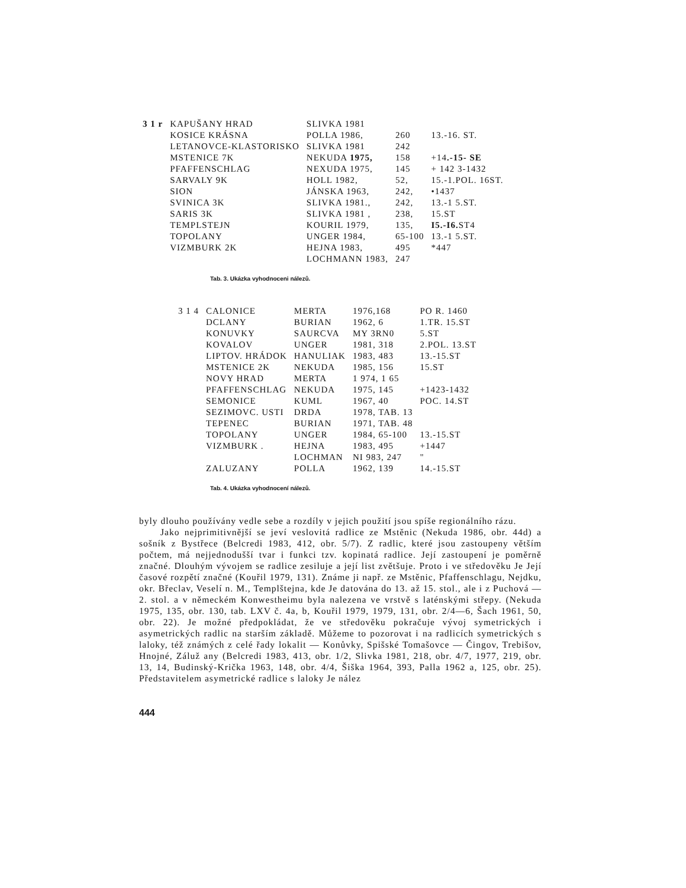| 3 1 r | KAPUŠANY HRAD | SLIVKA 1981 | | |
| | KOSICE KRÁSNA | POLLA 1986, | 260 | 13.-16. ST. |
| | LETANOVCE-KLASTORISKO | SLIVKA 1981 | 242 | |
| | MSTENICE 7K | NEKUDA 1975, | 158 | +14 .-15- SE |
| | PFAFFENSCHLAG | NEXUDA 1975, | 145 | + 142 3-1432 |
| | SARVALY 9K | HOLL 1982, | 52, | 15.-1.POL. 16ST. |
| | SION | JÁNSKA 1963, | 242, | •1437 |
| | SVINICA 3K | SLIVKA 1981., | 242, | 13.-1 5.ST. |
| | SARIS 3K | SLIVKA 1981 , | 238, | 15.ST |
| | TEMPLSTEJN | KOURIL 1979, | 135, | I5.-I6. ST4 |
| | TOPOLANY | UNGER 1984, | 65-100 | 13.-1 5.ST. |
| | VIZMBURK 2K | HEJNA 1983, | 495 | *447 |
| | | LOCHMANN 1983, | 247 | |
Tab. 3. Ukázka vyhodnoceni nálezů.
| 3 1 4 | CALONICE | MERTA | 1976,168 | PO R. 1460 |
| | DCLANY | BURIAN | 1962, 6 | 1.TR. 15.ST |
| | KONUVKY | SAURCVA | MY 3RN0 | 5.ST |
| | KOVALOV | UNGER | 1981, 318 | 2.POL. 13.ST |
| | LIPTOV. HRÁDOK | HANULIAK | 1983, 483 | 13.-15.ST |
| | MSTENICE 2K | NEKUDA | 1985, 156 | 15.ST |
| | NOVY HRAD | MERTA | 1 974, 1 65 | |
| | PFAFFENSCHLAG | NEKUDA | 1975, 145 | +1423-1432 |
| | SEMONICE | KUML | 1967, 40 | POC. 14.ST |
| | SEZIMOVC. USTI | DRDA | 1978, TAB. 13 | |
| | TEPENEC | BURIAN | 1971, TAB. 48 | |
| | TOPOLANY | UNGER | 1984, 65-100 | 13.-15.ST |
| | VIZMBURK . | HEJNA | 1983, 495 | +1447 |
| | | LOCHMAN | NI 983, 247 | " |
| | ZALUZANY | POLLA | 1962, 139 | 14.-15.ST |
Tab. 4. Ukázka vyhodnocení nálezů.
byly dlouho používány vedle sebe a rozdíly v jejich použití jsou spíše regionálního rázu.
Jako nejprimitivnější se jeví veslovitá radlice ze Mstěnic (Nekuda 1986, obr. 44d) a sošník z Bystřece (Belcredi 1983, 412, obr. 5/7). Z radlic, které jsou zastoupeny větším počtem, má nejjednodušší tvar i funkci tzv. kopinatá radlice. Její zastoupení je poměrně značné. Dlouhým vývojem se radlice zesiluje a její list zvětšuje. Proto i ve středověku Je Její časové rozpětí značné (Kouřil 1979, 131). Známe ji např. ze Mstěnic, Pfaffenschlagu, Nejdku, okr. Břeclav, Veselí n. M., Templštejna, kde Je datována do 13. až 15. stol., ale i z Puchová — 2. stol. a v německém Konwestheimu byla nalezena ve vrstvě s laténskými střepy. (Nekuda 1975, 135, obr. 130, tab. LXV č. 4a, b, Kouřil 1979, 1979, 131, obr. 2/4—6, Šach 1961, 50, obr. 22). Je možné předpokládat, že ve středověku pokračuje vývoj symetrických i asymetrických radlic na starším základě. Můžeme to pozorovat i na radlicích symetrických s laloky, též známých z celé řady lokalit — Konůvky, Spišské Tomašovce — Čingov, Trebišov, Hnojné, Záluž any (Belcredi 1983, 413, obr. 1/2, Slivka 1981, 218, obr. 4/7, 1977, 219, obr. 13, 14, Budinský-Krička 1963, 148, obr. 4/4, Šiška 1964, 393, Palla 1962 a, 125, obr. 25). Představitelem asymetrické radlice s laloky Je nález
444